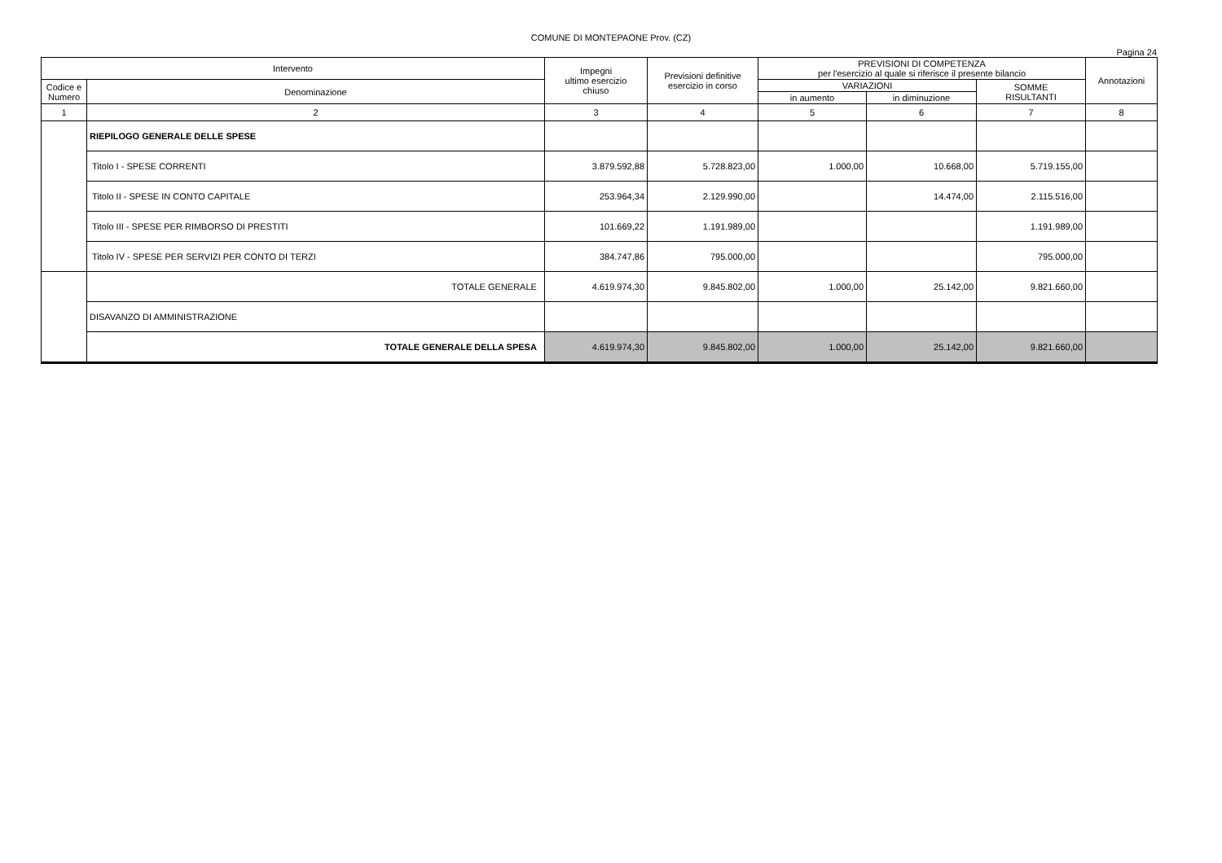COMUNE DI MONTEPAONE Prov. (CZ)
Pagina 24
| Intervento | | Impegni ultimo esercizio chiuso | Previsioni definitive esercizio in corso | PREVISIONI DI COMPETENZA per l'esercizio al quale si riferisce il presente bilancio | | | Annotazioni |
| --- | --- | --- | --- | --- | --- | --- | --- |
| Codice e Numero | Denominazione | | | VARIAZIONI | | SOMME RISULTANTI | |
| | | | | in aumento | in diminuzione | | |
| 1 | 2 | 3 | 4 | 5 | 6 | 7 | 8 |
| | RIEPILOGO GENERALE DELLE SPESE | | | | | | |
| | Titolo I - SPESE CORRENTI | 3.879.592,88 | 5.728.823,00 | 1.000,00 | 10.668,00 | 5.719.155,00 | |
| | Titolo II - SPESE IN CONTO CAPITALE | 253.964,34 | 2.129.990,00 | | 14.474,00 | 2.115.516,00 | |
| | Titolo III - SPESE PER RIMBORSO DI PRESTITI | 101.669,22 | 1.191.989,00 | | | 1.191.989,00 | |
| | Titolo IV - SPESE PER SERVIZI PER CONTO DI TERZI | 384.747,86 | 795.000,00 | | | 795.000,00 | |
| | TOTALE GENERALE | 4.619.974,30 | 9.845.802,00 | 1.000,00 | 25.142,00 | 9.821.660,00 | |
| | DISAVANZO DI AMMINISTRAZIONE | | | | | | |
| | TOTALE GENERALE DELLA SPESA | 4.619.974,30 | 9.845.802,00 | 1.000,00 | 25.142,00 | 9.821.660,00 | |